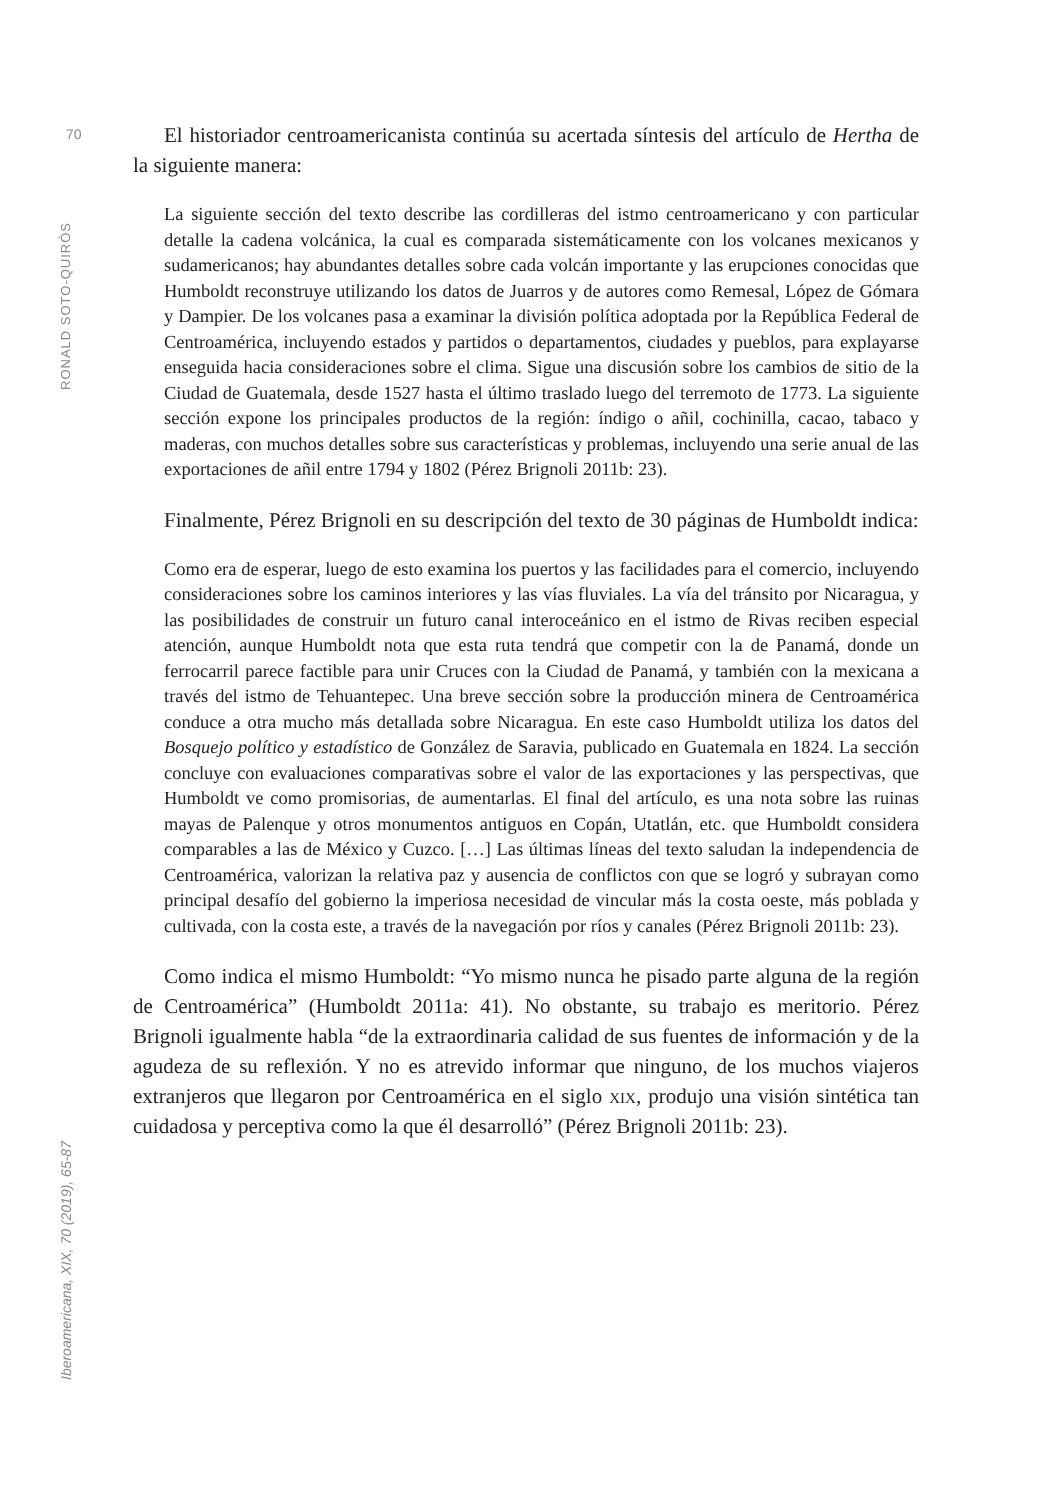70
RONALD SOTO-QUIRÓS
Iberoamericana, XIX, 70 (2019), 65-87
El historiador centroamericanista continúa su acertada síntesis del artículo de Hertha de la siguiente manera:
La siguiente sección del texto describe las cordilleras del istmo centroamericano y con particular detalle la cadena volcánica, la cual es comparada sistemáticamente con los volcanes mexicanos y sudamericanos; hay abundantes detalles sobre cada volcán importante y las erupciones conocidas que Humboldt reconstruye utilizando los datos de Juarros y de autores como Remesal, López de Gómara y Dampier. De los volcanes pasa a examinar la división política adoptada por la República Federal de Centroamérica, incluyendo estados y partidos o departamentos, ciudades y pueblos, para explayarse enseguida hacia consideraciones sobre el clima. Sigue una discusión sobre los cambios de sitio de la Ciudad de Guatemala, desde 1527 hasta el último traslado luego del terremoto de 1773. La siguiente sección expone los principales productos de la región: índigo o añil, cochinilla, cacao, tabaco y maderas, con muchos detalles sobre sus características y problemas, incluyendo una serie anual de las exportaciones de añil entre 1794 y 1802 (Pérez Brignoli 2011b: 23).
Finalmente, Pérez Brignoli en su descripción del texto de 30 páginas de Humboldt indica:
Como era de esperar, luego de esto examina los puertos y las facilidades para el comercio, incluyendo consideraciones sobre los caminos interiores y las vías fluviales. La vía del tránsito por Nicaragua, y las posibilidades de construir un futuro canal interoceánico en el istmo de Rivas reciben especial atención, aunque Humboldt nota que esta ruta tendrá que competir con la de Panamá, donde un ferrocarril parece factible para unir Cruces con la Ciudad de Panamá, y también con la mexicana a través del istmo de Tehuantepec. Una breve sección sobre la producción minera de Centroamérica conduce a otra mucho más detallada sobre Nicaragua. En este caso Humboldt utiliza los datos del Bosquejo político y estadístico de González de Saravia, publicado en Guatemala en 1824. La sección concluye con evaluaciones comparativas sobre el valor de las exportaciones y las perspectivas, que Humboldt ve como promisorias, de aumentarlas. El final del artículo, es una nota sobre las ruinas mayas de Palenque y otros monumentos antiguos en Copán, Utatlán, etc. que Humboldt considera comparables a las de México y Cuzco. […] Las últimas líneas del texto saludan la independencia de Centroamérica, valorizan la relativa paz y ausencia de conflictos con que se logró y subrayan como principal desafío del gobierno la imperiosa necesidad de vincular más la costa oeste, más poblada y cultivada, con la costa este, a través de la navegación por ríos y canales (Pérez Brignoli 2011b: 23).
Como indica el mismo Humboldt: “Yo mismo nunca he pisado parte alguna de la región de Centroamérica” (Humboldt 2011a: 41). No obstante, su trabajo es meritorio. Pérez Brignoli igualmente habla “de la extraordinaria calidad de sus fuentes de información y de la agudeza de su reflexión. Y no es atrevido informar que ninguno, de los muchos viajeros extranjeros que llegaron por Centroamérica en el siglo xix, produjo una visión sintética tan cuidadosa y perceptiva como la que él desarrolló” (Pérez Brignoli 2011b: 23).